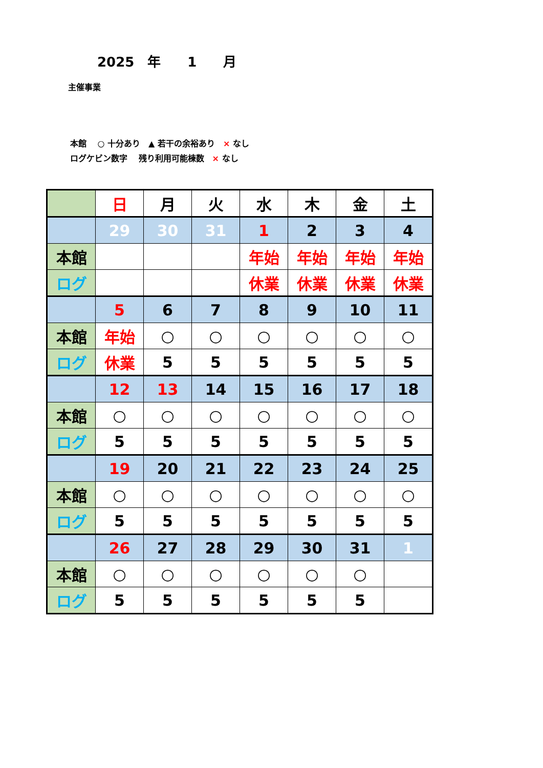2025　年　　1　　月
主催事業
本館　 ○ 十分あり　▲ 若干の余裕あり　× なし
ログケビン数字　 残り利用可能棟数　× なし
| | 日 | 月 | 火 | 水 | 木 | 金 | 土 |
| | 29 | 30 | 31 | 1 | 2 | 3 | 4 |
| 本館 | | | | 年始 | 年始 | 年始 | 年始 |
| ログ | | | | 休業 | 休業 | 休業 | 休業 |
| | 5 | 6 | 7 | 8 | 9 | 10 | 11 |
| 本館 | 年始 | ○ | ○ | ○ | ○ | ○ | ○ |
| ログ | 休業 | 5 | 5 | 5 | 5 | 5 | 5 |
| | 12 | 13 | 14 | 15 | 16 | 17 | 18 |
| 本館 | ○ | ○ | ○ | ○ | ○ | ○ | ○ |
| ログ | 5 | 5 | 5 | 5 | 5 | 5 | 5 |
| | 19 | 20 | 21 | 22 | 23 | 24 | 25 |
| 本館 | ○ | ○ | ○ | ○ | ○ | ○ | ○ |
| ログ | 5 | 5 | 5 | 5 | 5 | 5 | 5 |
| | 26 | 27 | 28 | 29 | 30 | 31 | 1 |
| 本館 | ○ | ○ | ○ | ○ | ○ | ○ | |
| ログ | 5 | 5 | 5 | 5 | 5 | 5 | |